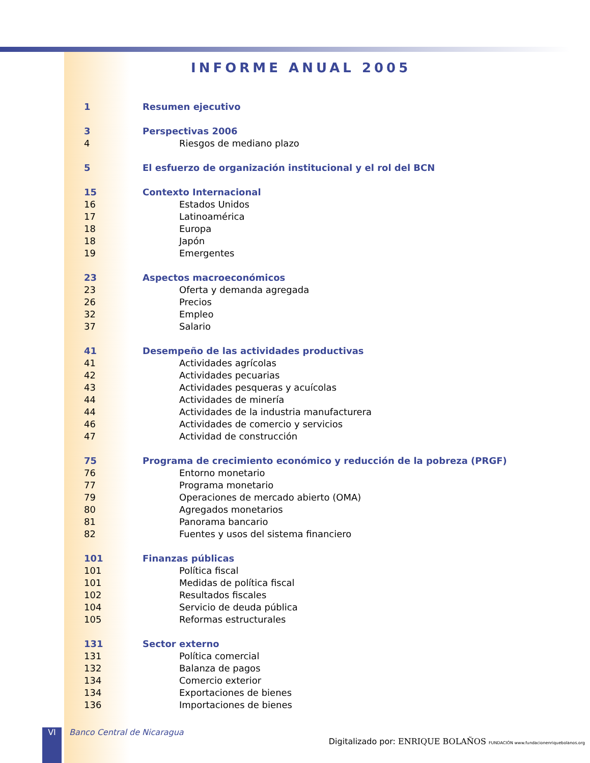INFORME ANUAL 2005
1 Resumen ejecutivo
3 Perspectivas 2006
4 Riesgos de mediano plazo
5 El esfuerzo de organización institucional y el rol del BCN
15 Contexto Internacional
16 Estados Unidos
17 Latinoamérica
18 Europa
18 Japón
19 Emergentes
23 Aspectos macroeconómicos
23 Oferta y demanda agregada
26 Precios
32 Empleo
37 Salario
41 Desempeño de las actividades productivas
41 Actividades agrícolas
42 Actividades pecuarias
43 Actividades pesqueras y acuícolas
44 Actividades de minería
44 Actividades de la industria manufacturera
46 Actividades de comercio y servicios
47 Actividad de construcción
75 Programa de crecimiento económico y reducción de la pobreza (PRGF)
76 Entorno monetario
77 Programa monetario
79 Operaciones de mercado abierto (OMA)
80 Agregados monetarios
81 Panorama bancario
82 Fuentes y usos del sistema financiero
101 Finanzas públicas
101 Política fiscal
101 Medidas de política fiscal
102 Resultados fiscales
104 Servicio de deuda pública
105 Reformas estructurales
131 Sector externo
131 Política comercial
132 Balanza de pagos
134 Comercio exterior
134 Exportaciones de bienes
136 Importaciones de bienes
VI Banco Central de Nicaragua Digitalizado por: ENRIQUE BOLAÑOS FUNDACIÓN www.fundacionenriquebolanos.org